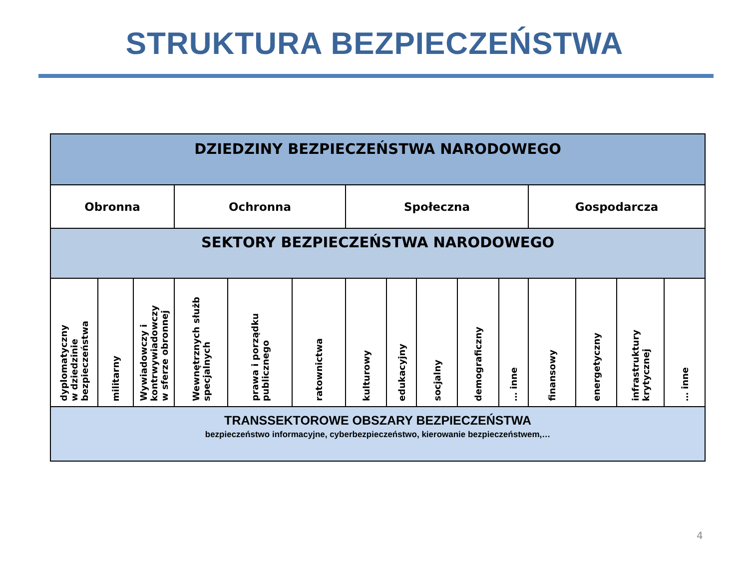STRUKTURA BEZPIECZEŃSTWA
| DZIEDZINY BEZPIECZEŃSTWA NARODOWEGO | | | | | | | | | | | | | | |
| Obronna | | | Ochronna | | | Społeczna | | | | | Gospodarcza | | | |
| SEKTORY BEZPIECZEŃSTWA NARODOWEGO | | | | | | | | | | | | | | |
| dyplomatyczny w dziedzinie bezpieczeństwa | militarny | Wywiadowczy i kontrwywiadowczy w sferze obronnej | Wewnętrznych służb specjalnych | prawa i porządku publicznego | ratownictwa | kulturowy | edukacyjny | socjalny | demograficzny | … inne | finansowy | energetyczny | infrastruktury krytycznej | … inne |
| TRANSSEKTOROWE OBSZARY BEZPIECZEŃSTWA bezpieczeństwo informacyjne, cyberbezpieczeństwo, kierowanie bezpieczeństwem,… | | | | | | | | | | | | | | |
4